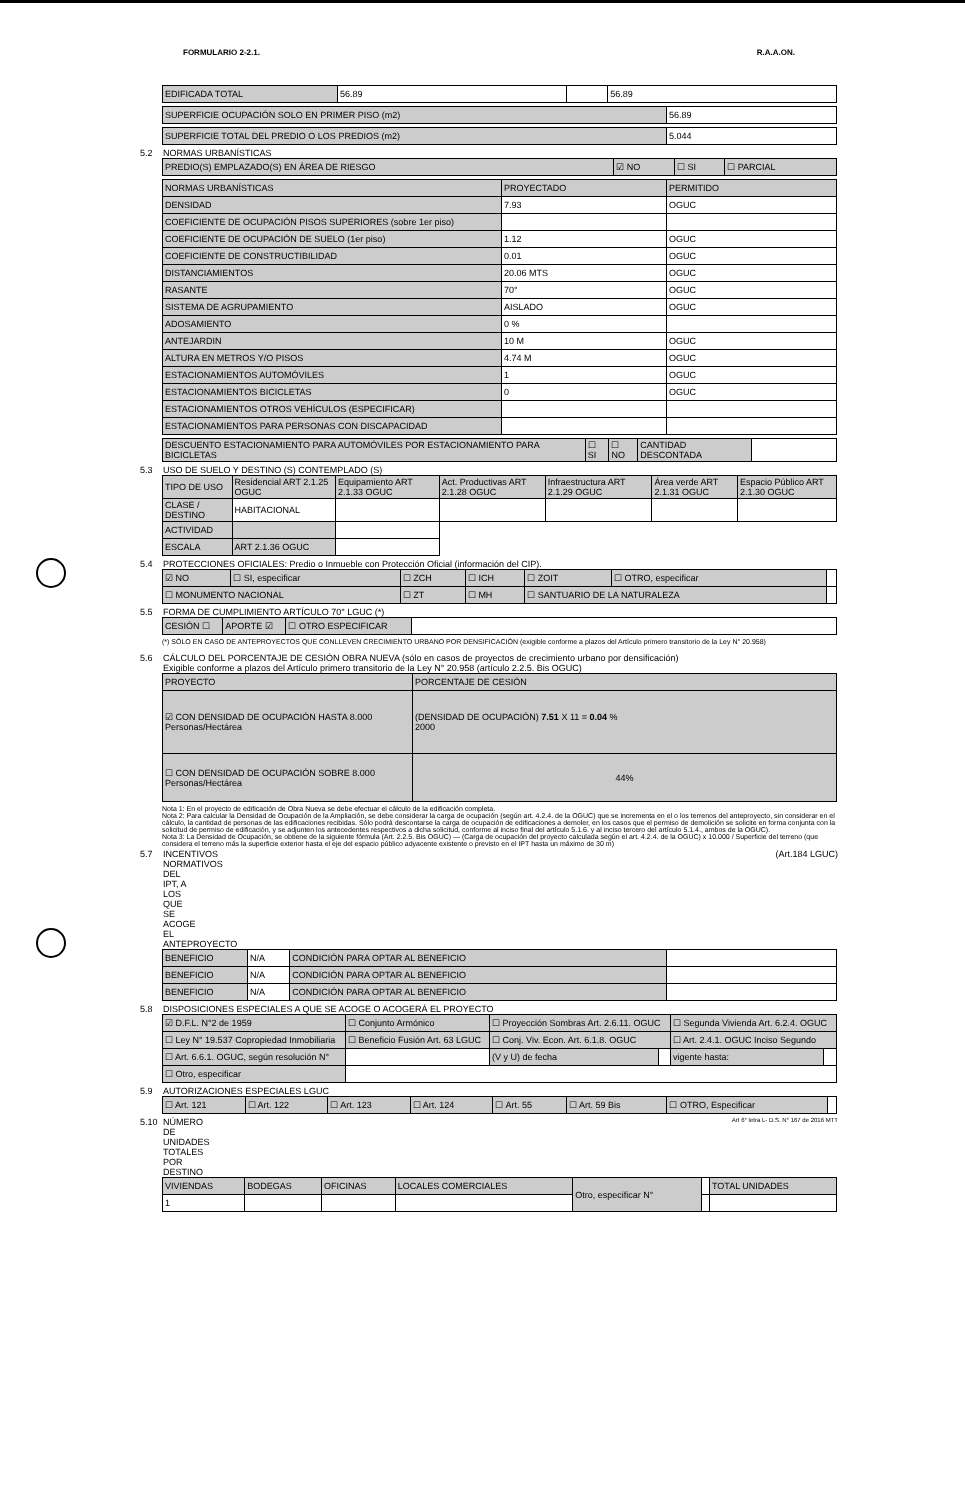FORMULARIO 2-2.1. R.A.A.ON.
| EDIFICADA TOTAL | 56.89 | | 56.89 |
| SUPERFICIE OCUPACIÓN SOLO EN PRIMER PISO (m2) | 56.89 |
| SUPERFICIE TOTAL DEL PREDIO O LOS PREDIOS (m2) | 5.044 |
5.2 NORMAS URBANÍSTICAS
| PREDIO(S) EMPLAZADO(S) EN ÁREA DE RIESGO | ☑ NO | ☐ SI | ☐ PARCIAL |
| NORMAS URBANÍSTICAS | PROYECTADO | PERMITIDO |
| --- | --- | --- |
| DENSIDAD | 7.93 | OGUC |
| COEFICIENTE DE OCUPACIÓN PISOS SUPERIORES (sobre 1er piso) | | |
| COEFICIENTE DE OCUPACIÓN DE SUELO (1er piso) | 1.12 | OGUC |
| COEFICIENTE DE CONSTRUCTIBILIDAD | 0.01 | OGUC |
| DISTANCIAMIENTOS | 20.06 MTS | OGUC |
| RASANTE | 70° | OGUC |
| SISTEMA DE AGRUPAMIENTO | AISLADO | OGUC |
| ADOSAMIENTO | 0 % | |
| ANTEJARDIN | 10 M | OGUC |
| ALTURA EN METROS Y/O PISOS | 4.74 M | OGUC |
| ESTACIONAMIENTOS AUTOMÓVILES | 1 | OGUC |
| ESTACIONAMIENTOS BICICLETAS | 0 | OGUC |
| ESTACIONAMIENTOS OTROS VEHÍCULOS (ESPECIFICAR) | | |
| ESTACIONAMIENTOS PARA PERSONAS CON DISCAPACIDAD | | |
| DESCUENTO ESTACIONAMIENTO PARA AUTOMÓVILES POR ESTACIONAMIENTO PARA BICICLETAS | ☐ SI | ☐ NO | CANTIDAD DESCONTADA | |
5.3 USO DE SUELO Y DESTINO (S) CONTEMPLADO (S)
| TIPO DE USO | Residencial ART 2.1.25 OGUC | Equipamiento ART 2.1.33 OGUC | Act. Productivas ART 2.1.28 OGUC | Infraestructura ART 2.1.29 OGUC | Área verde ART 2.1.31 OGUC | Espacio Público ART 2.1.30 OGUC |
| --- | --- | --- | --- | --- | --- | --- |
| CLASE / DESTINO | HABITACIONAL | | | | | |
| ACTIVIDAD | | | | | | |
| ESCALA | ART 2.1.36 OGUC | | | | | |
5.4 PROTECCIONES OFICIALES: Predio o Inmueble con Protección Oficial (información del CIP).
| ☑ NO | ☐ SI, especificar | ☐ ZCH | ☐ ICH | ☐ ZOIT | ☐ OTRO, especificar | |
| ☐ MONUMENTO NACIONAL | | ☐ ZT | ☐ MH | ☐ SANTUARIO DE LA NATURALEZA | | |
5.5 FORMA DE CUMPLIMIENTO ARTÍCULO 70° LGUC (*)
| CESIÓN ☐ | APORTE ☑ | ☐ OTRO ESPECIFICAR | |
(*) SÓLO EN CASO DE ANTEPROYECTOS QUE CONLLEVEN CRECIMIENTO URBANO POR DENSIFICACIÓN (exigible conforme a plazos del Artículo primero transitorio de la Ley N° 20.958)
5.6 CÁLCULO DEL PORCENTAJE DE CESIÓN OBRA NUEVA (sólo en casos de proyectos de crecimiento urbano por densificación)
Exigible conforme a plazos del Artículo primero transitorio de la Ley N° 20.958 (artículo 2.2.5. Bis OGUC)
| PROYECTO | PORCENTAJE DE CESIÓN |
| --- | --- |
| ☑ CON DENSIDAD DE OCUPACIÓN HASTA 8.000 Personas/Hectárea | (DENSIDAD DE OCUPACIÓN) 7.51 X 11 = 0.04 % 2000 |
| ☐ CON DENSIDAD DE OCUPACIÓN SOBRE 8.000 Personas/Hectárea | 44% |
Nota 1: En el proyecto de edificación de Obra Nueva se debe efectuar el cálculo de la edificación completa.
Nota 2: Para calcular la Densidad de Ocupación de la Ampliación, se debe considerar la carga de ocupación (según art. 4.2.4. de la OGUC) que se incrementa en el o los terrenos del anteproyecto, sin considerar en el cálculo, la cantidad de personas de las edificaciones recibidas. Sólo podrá descontarse la carga de ocupación de edificaciones a demoler, en los casos que el permiso de demolición se solicite en forma conjunta con la solicitud de permiso de edificación, y se adjunten los antecedentes respectivos a dicha solicitud, conforme al inciso final del artículo 5.1.6. y al inciso tercero del artículo 5.1.4., ambos de la OGUC).
Nota 3: La Densidad de Ocupación, se obtiene de la siguiente fórmula (Art. 2.2.5. Bis OGUC) — (Carga de ocupación del proyecto calculada según el art. 4.2.4. de la OGUC) x 10.000 / Superficie del terreno (que considera el terreno más la superficie exterior hasta el eje del espacio público adyacente existente o previsto en el IPT hasta un máximo de 30 m)
5.7 INCENTIVOS NORMATIVOS DEL IPT, A LOS QUE SE ACOGE EL ANTEPROYECTO (Art.184 LGUC)
| BENEFICIO | N/A | CONDICIÓN PARA OPTAR AL BENEFICIO | |
| BENEFICIO | N/A | CONDICIÓN PARA OPTAR AL BENEFICIO | |
| BENEFICIO | N/A | CONDICIÓN PARA OPTAR AL BENEFICIO | |
5.8 DISPOSICIONES ESPECIALES A QUE SE ACOGE O ACOGERÁ EL PROYECTO
| ☑ D.F.L. N°2 de 1959 | ☐ Conjunto Armónico | ☐ Proyección Sombras Art. 2.6.11. OGUC | | ☐ Segunda Vivienda Art. 6.2.4. OGUC | |
| ☐ Ley N° 19.537 Copropiedad Inmobiliaria | ☐ Beneficio Fusión Art. 63 LGUC | ☐ Conj. Viv. Econ. Art. 6.1.8. OGUC | | ☐ Art. 2.4.1. OGUC Inciso Segundo | |
| ☐ Art. 6.6.1. OGUC, según resolución N° | | (V y U) de fecha | | vigente hasta: | |
| ☐ Otro, especificar | | | | | |
5.9 AUTORIZACIONES ESPECIALES LGUC
| ☐ Art. 121 | ☐ Art. 122 | ☐ Art. 123 | ☐ Art. 124 | ☐ Art. 55 | ☐ Art. 59 Bis | ☐ OTRO, Especificar | |
5.10 NÚMERO DE UNIDADES TOTALES POR DESTINO Art 6° letra L- D.S. N° 167 de 2016 MTT
| VIVIENDAS | BODEGAS | OFICINAS | LOCALES COMERCIALES | Otro, especificar N° | | TOTAL UNIDADES |
| --- | --- | --- | --- | --- | --- | --- |
| 1 | | | | | | |